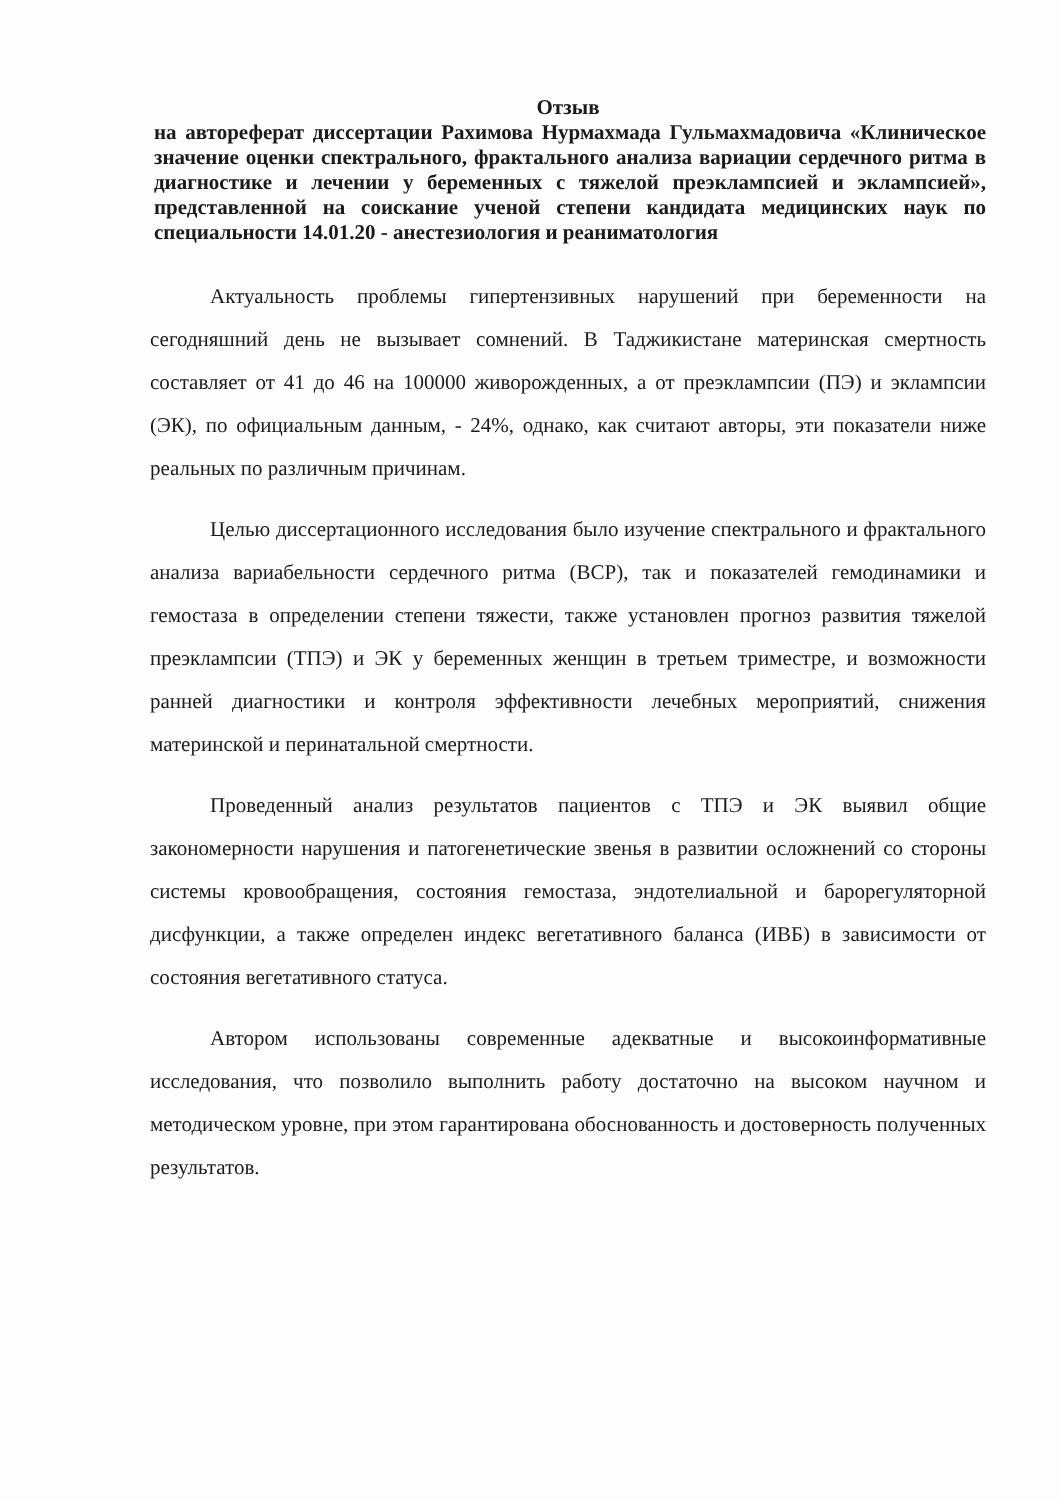Отзыв
на автореферат диссертации Рахимова Нурмахмада Гульмахмадовича «Клиническое значение оценки спектрального, фрактального анализа вариации сердечного ритма в диагностике и лечении у беременных с тяжелой преэклампсией и эклампсией», представленной на соискание ученой степени кандидата медицинских наук по специальности 14.01.20 - анестезиология и реаниматология
Актуальность проблемы гипертензивных нарушений при беременности на сегодняшний день не вызывает сомнений. В Таджикистане материнская смертность составляет от 41 до 46 на 100000 живорожденных, а от преэклампсии (ПЭ) и эклампсии (ЭК), по официальным данным, - 24%, однако, как считают авторы, эти показатели ниже реальных по различным причинам.
Целью диссертационного исследования было изучение спектрального и фрактального анализа вариабельности сердечного ритма (ВСР), так и показателей гемодинамики и гемостаза в определении степени тяжести, также установлен прогноз развития тяжелой преэклампсии (ТПЭ) и ЭК у беременных женщин в третьем триместре, и возможности ранней диагностики и контроля эффективности лечебных мероприятий, снижения материнской и перинатальной смертности.
Проведенный анализ результатов пациентов с ТПЭ и ЭК выявил общие закономерности нарушения и патогенетические звенья в развитии осложнений со стороны системы кровообращения, состояния гемостаза, эндотелиальной и барорегуляторной дисфункции, а также определен индекс вегетативного баланса (ИВБ) в зависимости от состояния вегетативного статуса.
Автором использованы современные адекватные и высокоинформативные исследования, что позволило выполнить работу достаточно на высоком научном и методическом уровне, при этом гарантирована обоснованность и достоверность полученных результатов.